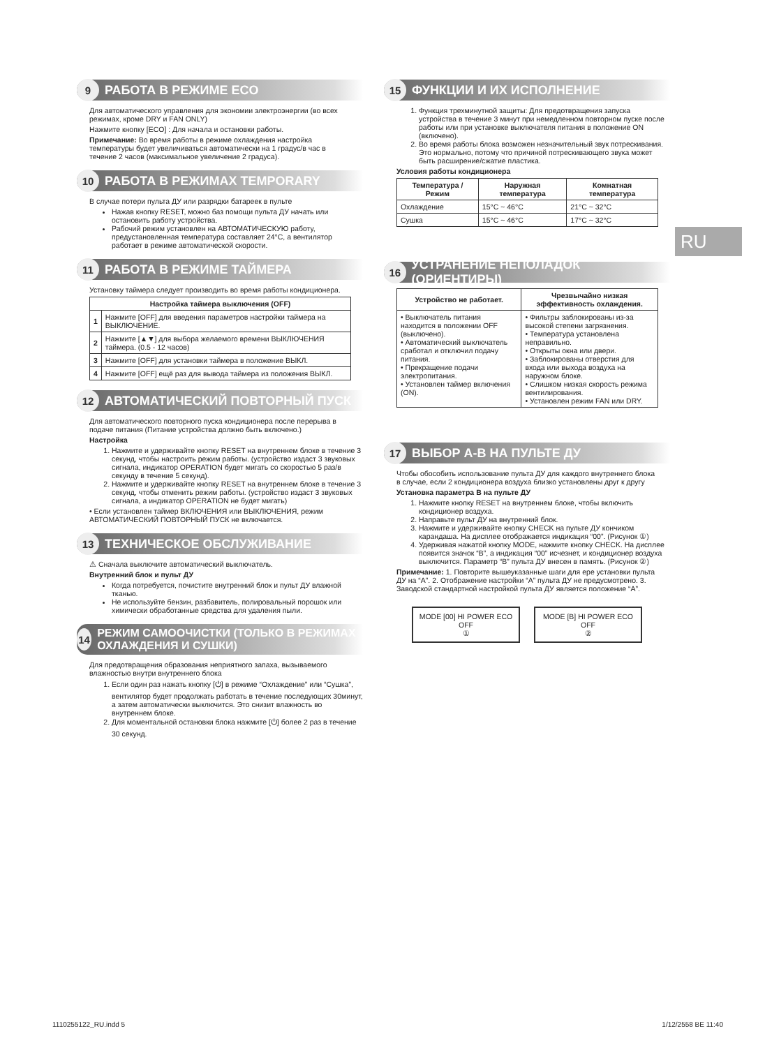9 РАБОТА В РЕЖИМЕ ECO
Для автоматического управления для экономии электроэнергии (во всех режимах, кроме DRY и FAN ONLY)
Нажмите кнопку [ECO] : Для начала и остановки работы.
Примечание: Во время работы в режиме охлаждения настройка температуры будет увеличиваться автоматически на 1 градус/в час в течение 2 часов (максимальное увеличение 2 градуса).
10 РАБОТА В РЕЖИМАХ TEMPORARY
В случае потери пульта ДУ или разрядки батареек в пульте
Нажав кнопку RESET, можно баз помощи пульта ДУ начать или остановить работу устройства.
Рабочий режим установлен на АВТОМАТИЧЕСКУЮ работу, предустановленная температура составляет 24°C, а вентилятор работает в режиме автоматической скорости.
11 РАБОТА В РЕЖИМЕ ТАЙМЕРА
Установку таймера следует производить во время работы кондиционера.
| Настройка таймера выключения (OFF) | |
| --- | --- |
| 1 | Нажмите [OFF] для введения параметров настройки таймера на ВЫКЛЮЧЕНИЕ. |
| 2 | Нажмите [▲▼] для выбора желаемого времени ВЫКЛЮЧЕНИЯ таймера. (0.5 - 12 часов) |
| 3 | Нажмите [OFF] для установки таймера в положение ВЫКЛ. |
| 4 | Нажмите [OFF] ещё раз для вывода таймера из положения ВЫКЛ. |
12 АВТОМАТИЧЕСКИЙ ПОВТОРНЫЙ ПУСК
Для автоматического повторного пуска кондиционера после перерыва в подаче питания (Питание устройства должно быть включено.)
Настройка
1. Нажмите и удерживайте кнопку RESET на внутреннем блоке в течение 3 секунд, чтобы настроить режим работы. (устройство издаст 3 звуковых сигнала, индикатор OPERATION будет мигать со скоростью 5 раз/в секунду в течение 5 секунд).
2. Нажмите и удерживайте кнопку RESET на внутреннем блоке в течение 3 секунд, чтобы отменить режим работы. (устройство издаст 3 звуковых сигнала, а индикатор OPERATION не будет мигать)
• Если установлен таймер ВКЛЮЧЕНИЯ или ВЫКЛЮЧЕНИЯ, режим АВТОМАТИЧЕСКИЙ ПОВТОРНЫЙ ПУСК не включается.
13 ТЕХНИЧЕСКОЕ ОБСЛУЖИВАНИЕ
⚠ Сначала выключите автоматический выключатель.
Внутренний блок и пульт ДУ
Когда потребуется, почистите внутренний блок и пульт ДУ влажной тканью.
Не используйте бензин, разбавитель, полировальный порошок или химически обработанные средства для удаления пыли.
14 РЕЖИМ САМООЧИСТКИ (ТОЛЬКО В РЕЖИМАХ ОХЛАЖДЕНИЯ И СУШКИ)
Для предотвращения образования неприятного запаха, вызываемого влажностью внутри внутреннего блока
1. Если один раз нажать кнопку [⏻] в режиме “Охлаждение” или “Сушка”, вентилятор будет продолжать работать в течение последующих 30минут, а затем автоматически выключится. Это снизит влажность во внутреннем блоке.
2. Для моментальной остановки блока нажмите [⏻] более 2 раз в течение 30 секунд.
15 ФУНКЦИИ И ИХ ИСПОЛНЕНИЕ
1. Функция трехминутной защиты: Для предотвращения запуска устройства в течение 3 минут при немедленном повторном пуске после работы или при установке выключателя питания в положение ON (включено).
2. Во время работы блока возможен незначительный звук потрескивания. Это нормально, потому что причиной потрескивающего звука может быть расширение/сжатие пластика.
Условия работы кондиционера
| Температура / Режим | Наружная температура | Комнатная температура |
| --- | --- | --- |
| Охлаждение | 15°C ~ 46°C | 21°C ~ 32°C |
| Сушка | 15°C ~ 46°C | 17°C ~ 32°C |
16 УСТРАНЕНИЕ НЕПОЛАДОК (ОРИЕНТИРЫ)
| Устройство не работает. | Чрезвычайно низкая эффективность охлаждения. |
| --- | --- |
| • Выключатель питания находится в положении OFF (выключено). • Автоматический выключатель сработал и отключил подачу питания. • Прекращение подачи электропитания. • Установлен таймер включения (ON). | • Фильтры заблокированы из-за высокой степени загрязнения. • Температура установлена неправильно. • Открыты окна или двери. • Заблокированы отверстия для входа или выхода воздуха на наружном блоке. • Слишком низкая скорость режима вентилирования. • Установлен режим FAN или DRY. |
17 ВЫБОР А-В НА ПУЛЬТЕ ДУ
Чтобы обособить использование пульта ДУ для каждого внутреннего блока в случае, если 2 кондиционера воздуха близко установлены друг к другу
Установка параметра B на пульте ДУ
1. Нажмите кнопку RESET на внутреннем блоке, чтобы включить кондиционер воздуха.
2. Направьте пульт ДУ на внутренний блок.
3. Нажмите и удерживайте кнопку CHECK на пульте ДУ кончиком карандаша. На дисплее отображается индикация “00”. (Рисунок ①)
4. Удерживая нажатой кнопку MODE, нажмите кнопку CHECK. На дисплее появится значок “B”, а индикация “00” исчезнет, и кондиционер воздуха выключится. Параметр “B” пульта ДУ внесен в память. (Рисунок ②)
Примечание: 1. Повторите вышеуказанные шаги для ере установки пульта ДУ на “A”. 2. Отображение настройки “A” пульта ДУ не предусмотрено. 3. Заводской стандартной настройкой пульта ДУ является положение “A”.
MODE [00] HI POWER ECO OFF
①
MODE [B] HI POWER ECO OFF
②
RU
1110255122_RU.indd 5 1/12/2558 BE 11:40